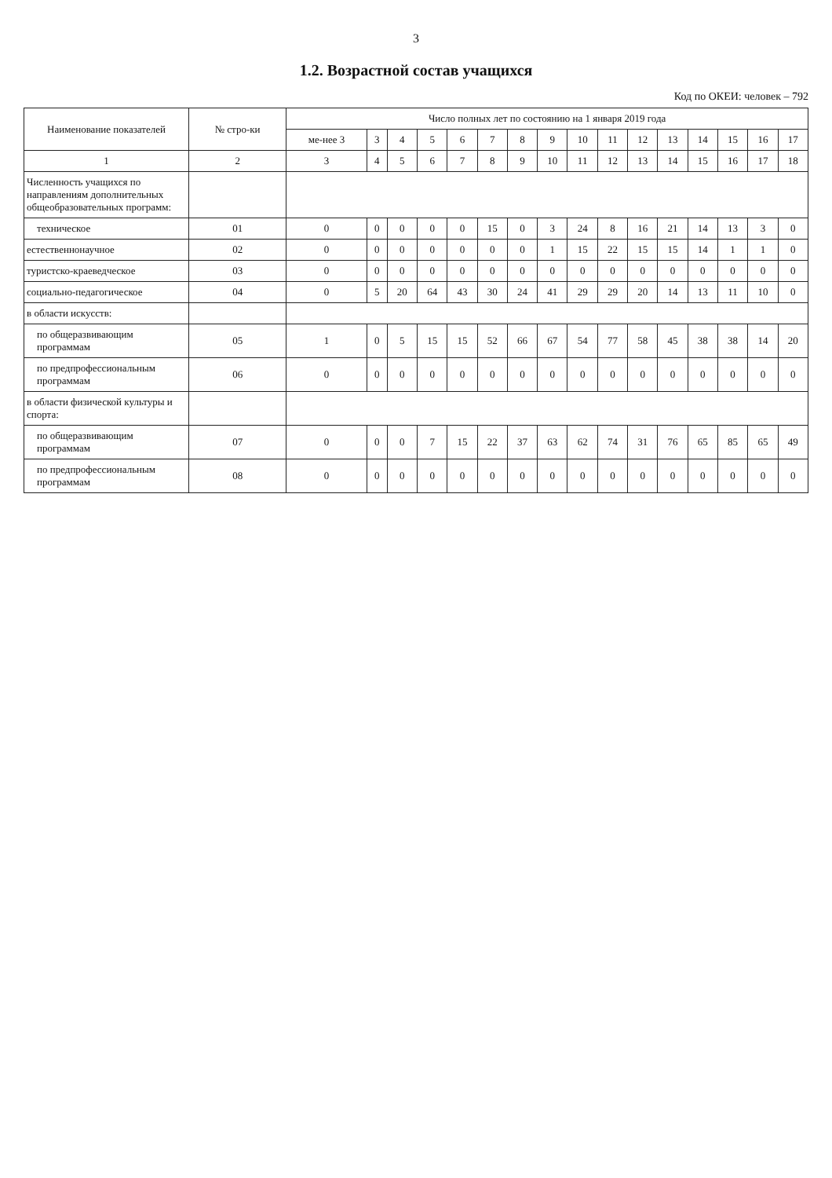3
1.2. Возрастной состав учащихся
Код по ОКЕИ: человек – 792
| Наименование показателей | № стро-ки | Число полных лет по состоянию на 1 января 2019 года | | | | | | | | | | | | | | | |
| --- | --- | --- | --- | --- | --- | --- | --- | --- | --- | --- | --- | --- | --- | --- | --- | --- | --- |
| | | ме-нее 3 | 3 | 4 | 5 | 6 | 7 | 8 | 9 | 10 | 11 | 12 | 13 | 14 | 15 | 16 | 17 |
| 1 | 2 | 3 | 4 | 5 | 6 | 7 | 8 | 9 | 10 | 11 | 12 | 13 | 14 | 15 | 16 | 17 | 18 |
| Численность учащихся по направлениям дополнительных общеобразовательных программ: | | | | | | | | | | | | | | | | | |
| техническое | 01 | 0 | 0 | 0 | 0 | 0 | 15 | 0 | 3 | 24 | 8 | 16 | 21 | 14 | 13 | 3 | 0 |
| естественнонаучное | 02 | 0 | 0 | 0 | 0 | 0 | 0 | 0 | 1 | 15 | 22 | 15 | 15 | 14 | 1 | 1 | 0 |
| туристско-краеведческое | 03 | 0 | 0 | 0 | 0 | 0 | 0 | 0 | 0 | 0 | 0 | 0 | 0 | 0 | 0 | 0 | 0 |
| социально-педагогическое | 04 | 0 | 5 | 20 | 64 | 43 | 30 | 24 | 41 | 29 | 29 | 20 | 14 | 13 | 11 | 10 | 0 |
| в области искусств: | | | | | | | | | | | | | | | | | |
| по общеразвивающим программам | 05 | 1 | 0 | 5 | 15 | 15 | 52 | 66 | 67 | 54 | 77 | 58 | 45 | 38 | 38 | 14 | 20 |
| по предпрофессиональным программам | 06 | 0 | 0 | 0 | 0 | 0 | 0 | 0 | 0 | 0 | 0 | 0 | 0 | 0 | 0 | 0 | 0 |
| в области физической культуры и спорта: | | | | | | | | | | | | | | | | | |
| по общеразвивающим программам | 07 | 0 | 0 | 0 | 7 | 15 | 22 | 37 | 63 | 62 | 74 | 31 | 76 | 65 | 85 | 65 | 49 |
| по предпрофессиональным программам | 08 | 0 | 0 | 0 | 0 | 0 | 0 | 0 | 0 | 0 | 0 | 0 | 0 | 0 | 0 | 0 | 0 |